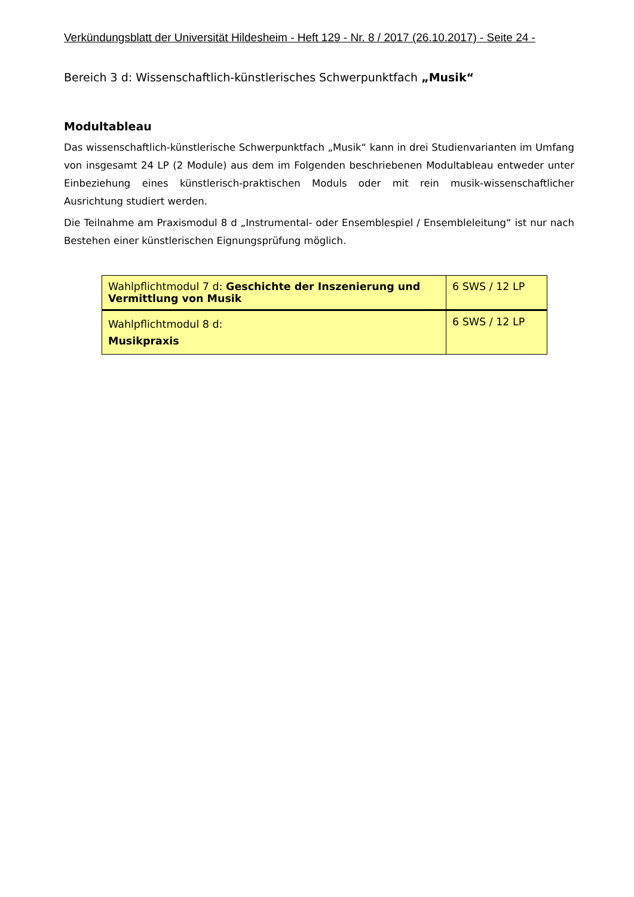Verkündungsblatt der Universität Hildesheim - Heft 129 - Nr. 8 / 2017 (26.10.2017) - Seite 24 -
Bereich 3 d: Wissenschaftlich-künstlerisches Schwerpunktfach „Musik“
Modultableau
Das wissenschaftlich-künstlerische Schwerpunktfach „Musik“ kann in drei Studienvarianten im Umfang von insgesamt 24 LP (2 Module) aus dem im Folgenden beschriebenen Modultableau entweder unter Einbeziehung eines künstlerisch-praktischen Moduls oder mit rein musik-wissenschaftlicher Ausrichtung studiert werden.
Die Teilnahme am Praxismodul 8 d „Instrumental- oder Ensemblespiel / Ensembleleitung“ ist nur nach Bestehen einer künstlerischen Eignungsprüfung möglich.
| Wahlpflichtmodul 7 d: Geschichte der Inszenierung und Vermittlung von Musik | 6 SWS / 12 LP |
| Wahlpflichtmodul 8 d: Musikpraxis | 6 SWS / 12 LP |